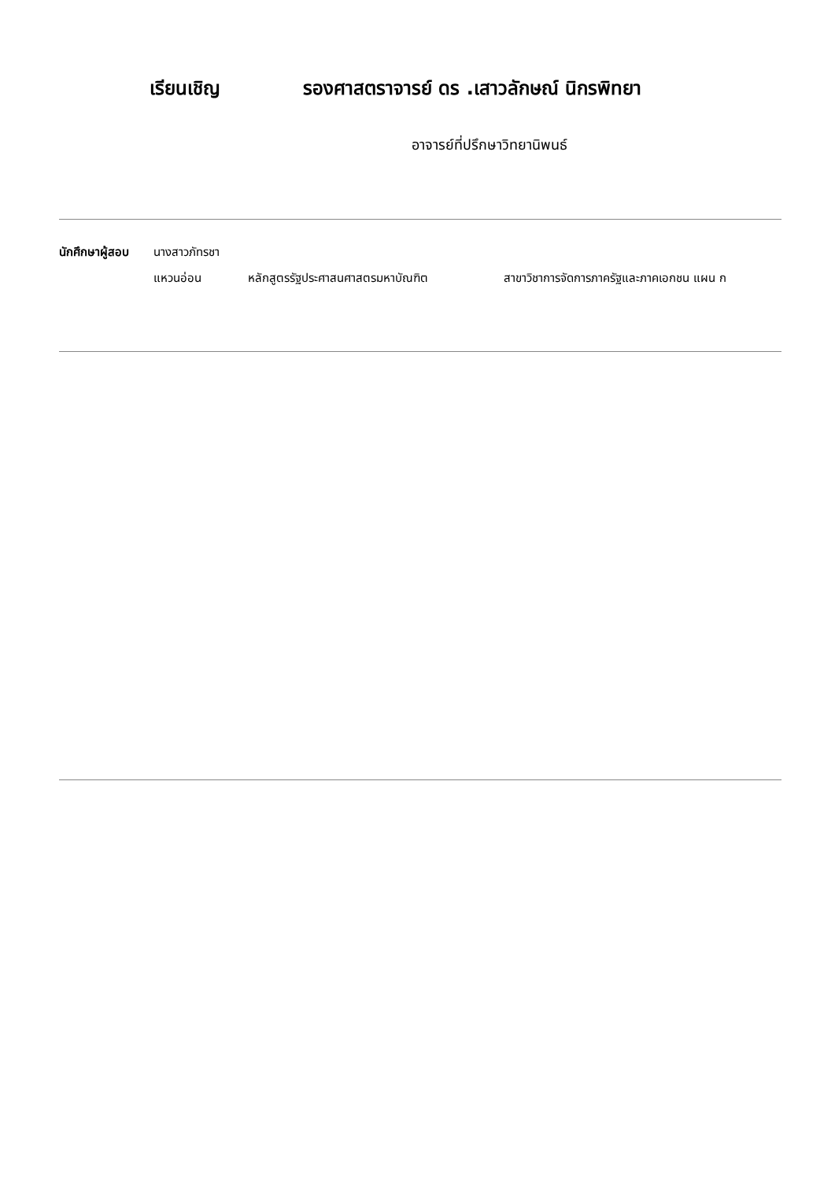เรียนเชิญ รองศาสตราจารย์ ดร .เสาวลักษณ์ นิกรพิทยา
อาจารย์ที่ปรึกษาวิทยานิพนธ์
นักศึกษาผู้สอบ
นางสาวภัทรชา
แหวนอ่อน หลักสูตรรัฐประศาสนศาสตรมหาบัณฑิต สาขาวิชาการจัดการภาครัฐและภาคเอกชน แผน ก